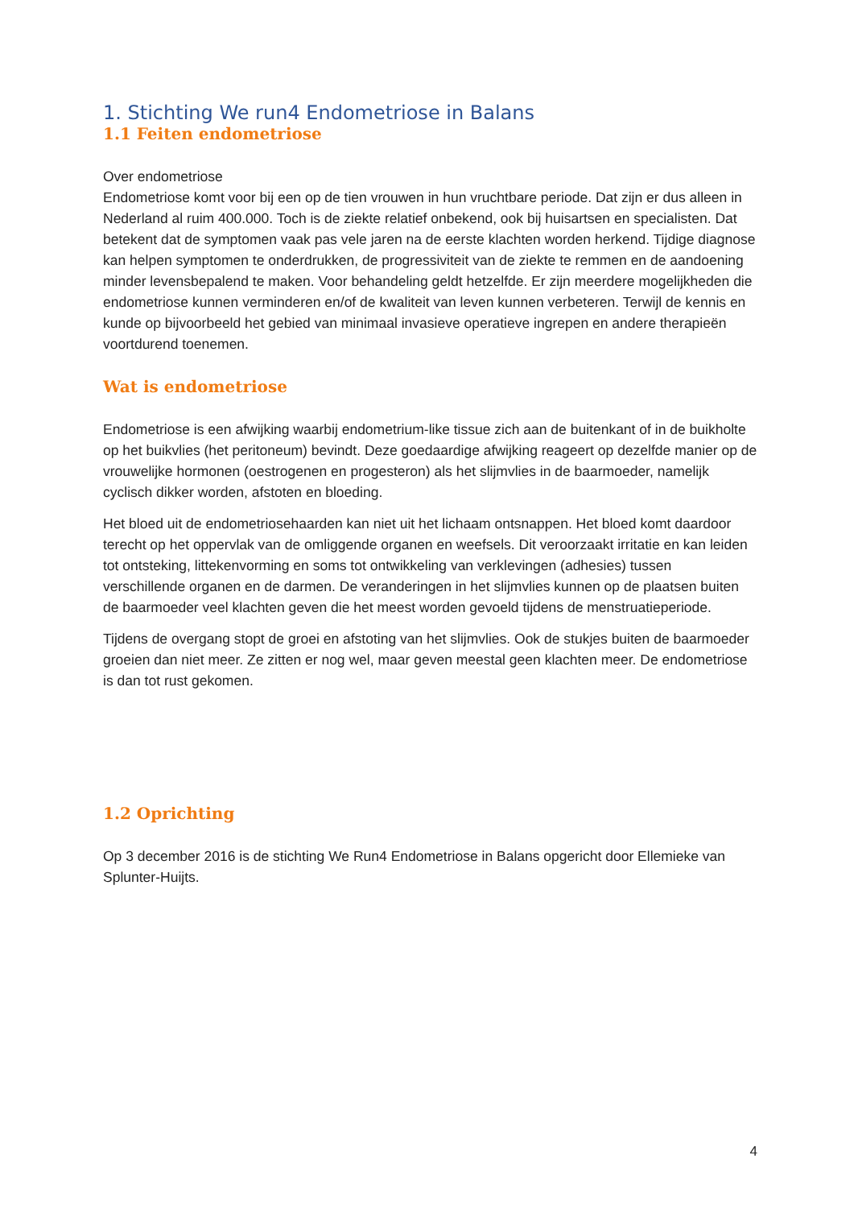1. Stichting We run4 Endometriose in Balans
1.1 Feiten endometriose
Over endometriose
Endometriose komt voor bij een op de tien vrouwen in hun vruchtbare periode. Dat zijn er dus alleen in Nederland al ruim 400.000. Toch is de ziekte relatief onbekend, ook bij huisartsen en specialisten. Dat betekent dat de symptomen vaak pas vele jaren na de eerste klachten worden herkend. Tijdige diagnose kan helpen symptomen te onderdrukken, de progressiviteit van de ziekte te remmen en de aandoening minder levensbepalend te maken. Voor behandeling geldt hetzelfde. Er zijn meerdere mogelijkheden die endometriose kunnen verminderen en/of de kwaliteit van leven kunnen verbeteren. Terwijl de kennis en kunde op bijvoorbeeld het gebied van minimaal invasieve operatieve ingrepen en andere therapieën voortdurend toenemen.
Wat is endometriose
Endometriose is een afwijking waarbij endometrium-like tissue zich aan de buitenkant of in de buikholte op het buikvlies (het peritoneum) bevindt. Deze goedaardige afwijking reageert op dezelfde manier op de vrouwelijke hormonen (oestrogenen en progesteron) als het slijmvlies in de baarmoeder, namelijk cyclisch dikker worden, afstoten en bloeding.
Het bloed uit de endometriosehaarden kan niet uit het lichaam ontsnappen. Het bloed komt daardoor terecht op het oppervlak van de omliggende organen en weefsels. Dit veroorzaakt irritatie en kan leiden tot ontsteking, littekenvorming en soms tot ontwikkeling van verklevingen (adhesies) tussen verschillende organen en de darmen. De veranderingen in het slijmvlies kunnen op de plaatsen buiten de baarmoeder veel klachten geven die het meest worden gevoeld tijdens de menstruatieperiode.
Tijdens de overgang stopt de groei en afstoting van het slijmvlies. Ook de stukjes buiten de baarmoeder groeien dan niet meer. Ze zitten er nog wel, maar geven meestal geen klachten meer. De endometriose is dan tot rust gekomen.
1.2 Oprichting
Op 3 december 2016 is de stichting We Run4 Endometriose in Balans opgericht door Ellemieke van Splunter-Huijts.
4